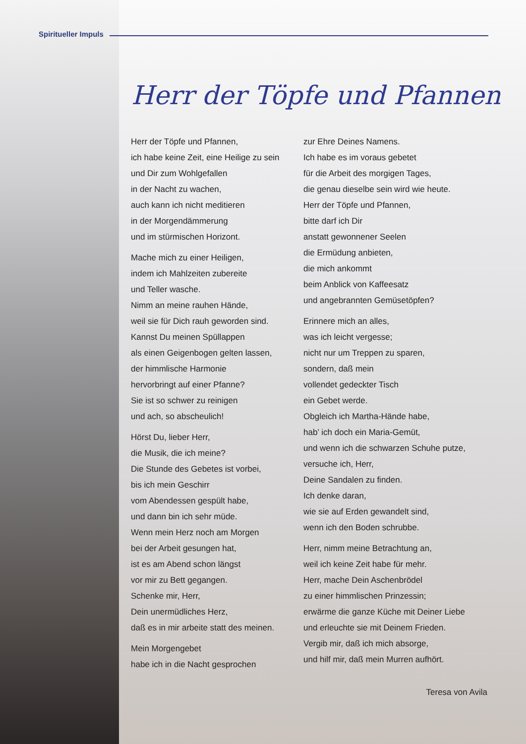Spiritueller Impuls
Herr der Töpfe und Pfannen
Herr der Töpfe und Pfannen,
ich habe keine Zeit, eine Heilige zu sein
und Dir zum Wohlgefallen
in der Nacht zu wachen,
auch kann ich nicht meditieren
in der Morgendämmerung
und im stürmischen Horizont.
Mache mich zu einer Heiligen,
indem ich Mahlzeiten zubereite
und Teller wasche.
Nimm an meine rauhen Hände,
weil sie für Dich rauh geworden sind.
Kannst Du meinen Spüllappen
als einen Geigenbogen gelten lassen,
der himmlische Harmonie
hervorbringt auf einer Pfanne?
Sie ist so schwer zu reinigen
und ach, so abscheulich!
Hörst Du, lieber Herr,
die Musik, die ich meine?
Die Stunde des Gebetes ist vorbei,
bis ich mein Geschirr
vom Abendessen gespült habe,
und dann bin ich sehr müde.
Wenn mein Herz noch am Morgen
bei der Arbeit gesungen hat,
ist es am Abend schon längst
vor mir zu Bett gegangen.
Schenke mir, Herr,
Dein unermüdliches Herz,
daß es in mir arbeite statt des meinen.
Mein Morgengebet
habe ich in die Nacht gesprochen
zur Ehre Deines Namens.
Ich habe es im voraus gebetet
für die Arbeit des morgigen Tages,
die genau dieselbe sein wird wie heute.
Herr der Töpfe und Pfannen,
bitte darf ich Dir
anstatt gewonnener Seelen
die Ermüdung anbieten,
die mich ankommt
beim Anblick von Kaffeesatz
und angebrannten Gemüsetöpfen?
Erinnere mich an alles,
was ich leicht vergesse;
nicht nur um Treppen zu sparen,
sondern, daß mein
vollendet gedeckter Tisch
ein Gebet werde.
Obgleich ich Martha-Hände habe,
hab’ ich doch ein Maria-Gemüt,
und wenn ich die schwarzen Schuhe putze,
versuche ich, Herr,
Deine Sandalen zu finden.
Ich denke daran,
wie sie auf Erden gewandelt sind,
wenn ich den Boden schrubbe.
Herr, nimm meine Betrachtung an,
weil ich keine Zeit habe für mehr.
Herr, mache Dein Aschenbrödel
zu einer himmlischen Prinzessin;
erwärme die ganze Küche mit Deiner Liebe
und erleuchte sie mit Deinem Frieden.
Vergib mir, daß ich mich absorge,
und hilf mir, daß mein Murren aufhört.
Teresa von Avila